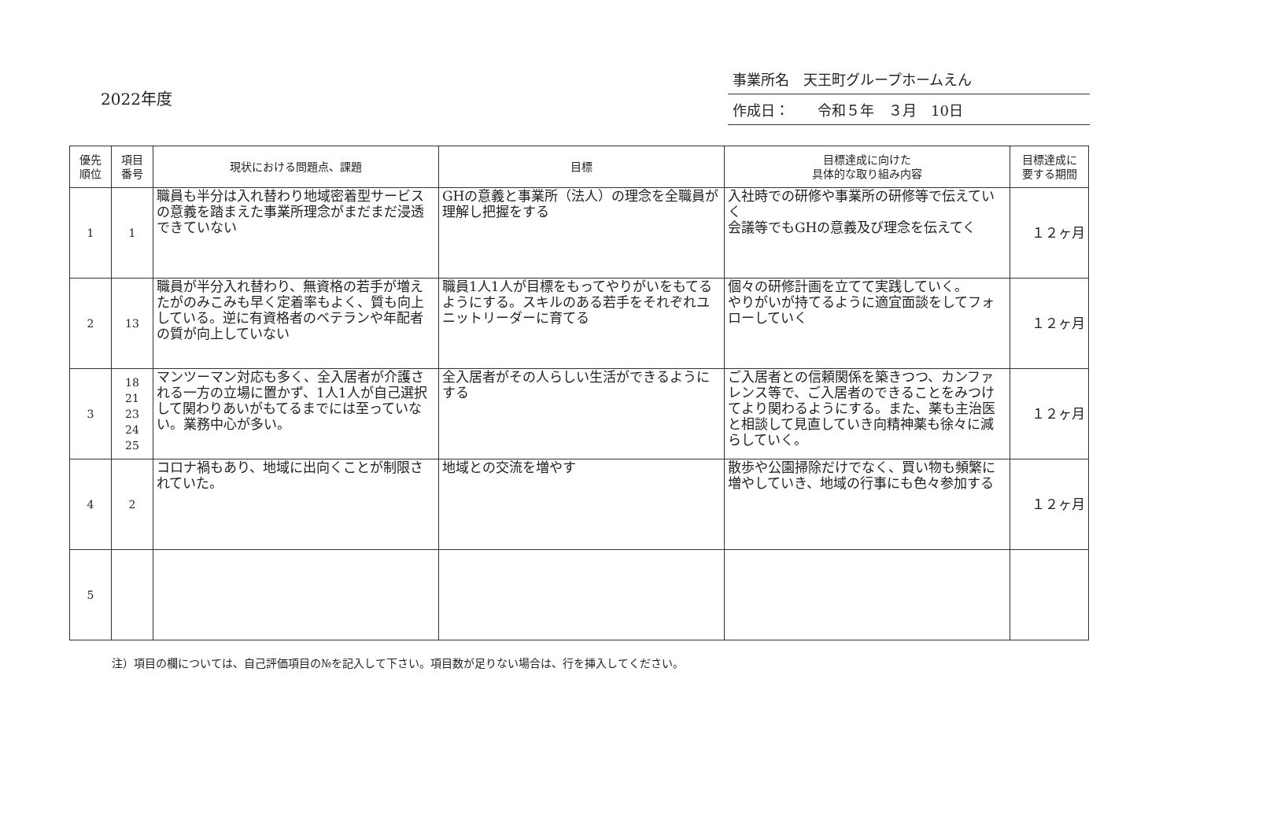2022年度
事業所名　天王町グループホームえん
作成日：　　令和５年　３月　10日
| 優先 順位 | 項目 番号 | 現状における問題点、課題 | 目標 | 目標達成に向けた 具体的な取り組み内容 | 目標達成に 要する期間 |
| --- | --- | --- | --- | --- | --- |
| 1 | 1 | 職員も半分は入れ替わり地域密着型サービスの意義を踏まえた事業所理念がまだまだ浸透できていない | GHの意義と事業所（法人）の理念を全職員が理解し把握をする | 入社時での研修や事業所の研修等で伝えていく 会議等でもGHの意義及び理念を伝えてく | １２ヶ月 |
| 2 | 13 | 職員が半分入れ替わり、無資格の若手が増えたがのみこみも早く定着率もよく、質も向上している。逆に有資格者のベテランや年配者の質が向上していない | 職員1人1人が目標をもってやりがいをもてるようにする。スキルのある若手をそれぞれユニットリーダーに育てる | 個々の研修計画を立てて実践していく。 やりがいが持てるように適宜面談をしてフォローしていく | １２ヶ月 |
| 3 | 18 21 23 24 25 | マンツーマン対応も多く、全入居者が介護される一方の立場に置かず、1人1人が自己選択して関わりあいがもてるまでには至っていない。業務中心が多い。 | 全入居者がその人らしい生活ができるようにする | ご入居者との信頼関係を築きつつ、カンファレンス等で、ご入居者のできることをみつけてより関わるようにする。また、薬も主治医と相談して見直していき向精神薬も徐々に減らしていく。 | １２ヶ月 |
| 4 | 2 | コロナ禍もあり、地域に出向くことが制限されていた。 | 地域との交流を増やす | 散歩や公園掃除だけでなく、買い物も頻繁に増やしていき、地域の行事にも色々参加する | １２ヶ月 |
| 5 | | | | | |
注）項目の欄については、自己評価項目の№を記入して下さい。項目数が足りない場合は、行を挿入してください。